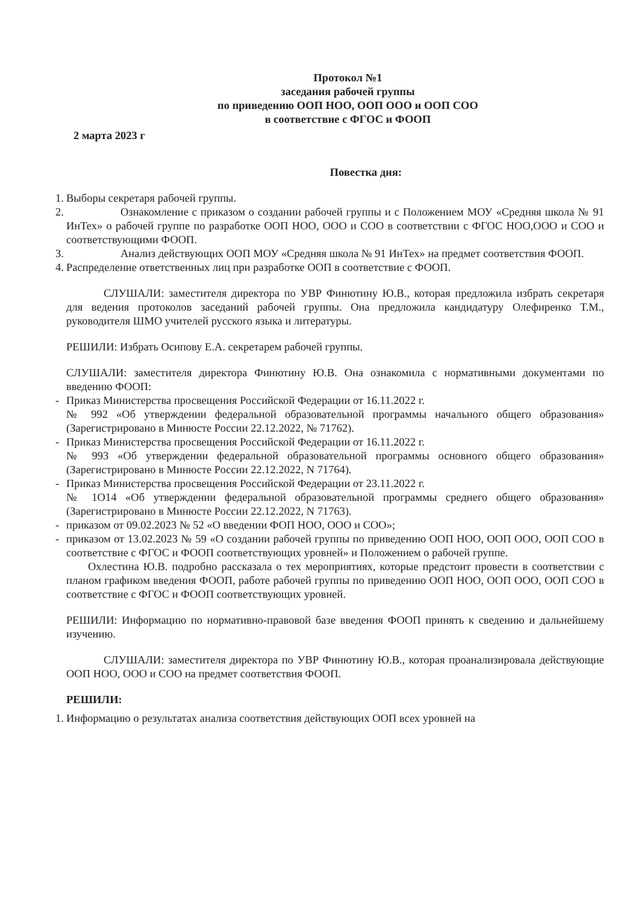Протокол №1
заседания рабочей группы
по приведению ООП НОО, ООП ООО и ООП СОО
в соответствие с ФГОС и ФООП
2 марта 2023 г
Повестка дня:
1.
Выборы секретаря рабочей группы.
2.
Ознакомление с приказом о создании рабочей группы и с Положением МОУ «Средняя школа № 91 ИнТех» о рабочей группе по разработке ООП НОО, ООО и СОО в соответствии с ФГОС НОО,ООО и СОО и соответствующими ФООП.
3.
Анализ действующих ООП МОУ «Средняя школа № 91 ИнТех» на предмет соответствия ФООП.
4.
Распределение ответственных лиц при разработке ООП в соответствие с ФООП.
СЛУШАЛИ: заместителя директора по УВР Финютину Ю.В., которая предложила избрать секретаря для ведения протоколов заседаний рабочей группы. Она предложила кандидатуру Олефиренко Т.М., руководителя ШМО учителей русского языка и литературы.
РЕШИЛИ: Избрать Осипову Е.А. секретарем рабочей группы.
СЛУШАЛИ: заместителя директора Финютину Ю.В. Она ознакомила с нормативными документами по введению ФООП:
- Приказ Министерства просвещения Российской Федерации от 16.11.2022 г.
№ 992 «Об утверждении федеральной образовательной программы начального общего образования» (Зарегистрировано в Минюсте России 22.12.2022, № 71762).
- Приказ Министерства просвещения Российской Федерации от 16.11.2022 г.
№ 993 «Об утверждении федеральной образовательной программы основного общего образования» (Зарегистрировано в Минюсте России 22.12.2022, N 71764).
- Приказ Министерства просвещения Российской Федерации от 23.11.2022 г.
№ 1О14 «Об утверждении федеральной образовательной программы среднего общего образования» (Зарегистрировано в Минюсте России 22.12.2022, N 71763).
- приказом от 09.02.2023 № 52 «О введении ФОП НОО, ООО и СОО»;
- приказом от 13.02.2023 № 59 «О создании рабочей группы по приведению ООП НОО, ООП ООО, ООП СОО в соответствие с ФГОС и ФООП соответствующих уровней» и Положением о рабочей группе.
Охлестина Ю.В. подробно рассказала о тех мероприятиях, которые предстоит провести в соответствии с планом графиком введения ФООП, работе рабочей группы по приведению ООП НОО, ООП ООО, ООП СОО в соответствие с ФГОС и ФООП соответствующих уровней.
РЕШИЛИ: Информацию по нормативно-правовой базе введения ФООП принять к сведению и дальнейшему изучению.
СЛУШАЛИ: заместителя директора по УВР Финютину Ю.В., которая проанализировала действующие ООП НОО, ООО и СОО на предмет соответствия ФООП.
РЕШИЛИ:
1.
Информацию о результатах анализа соответствия действующих ООП всех уровней на